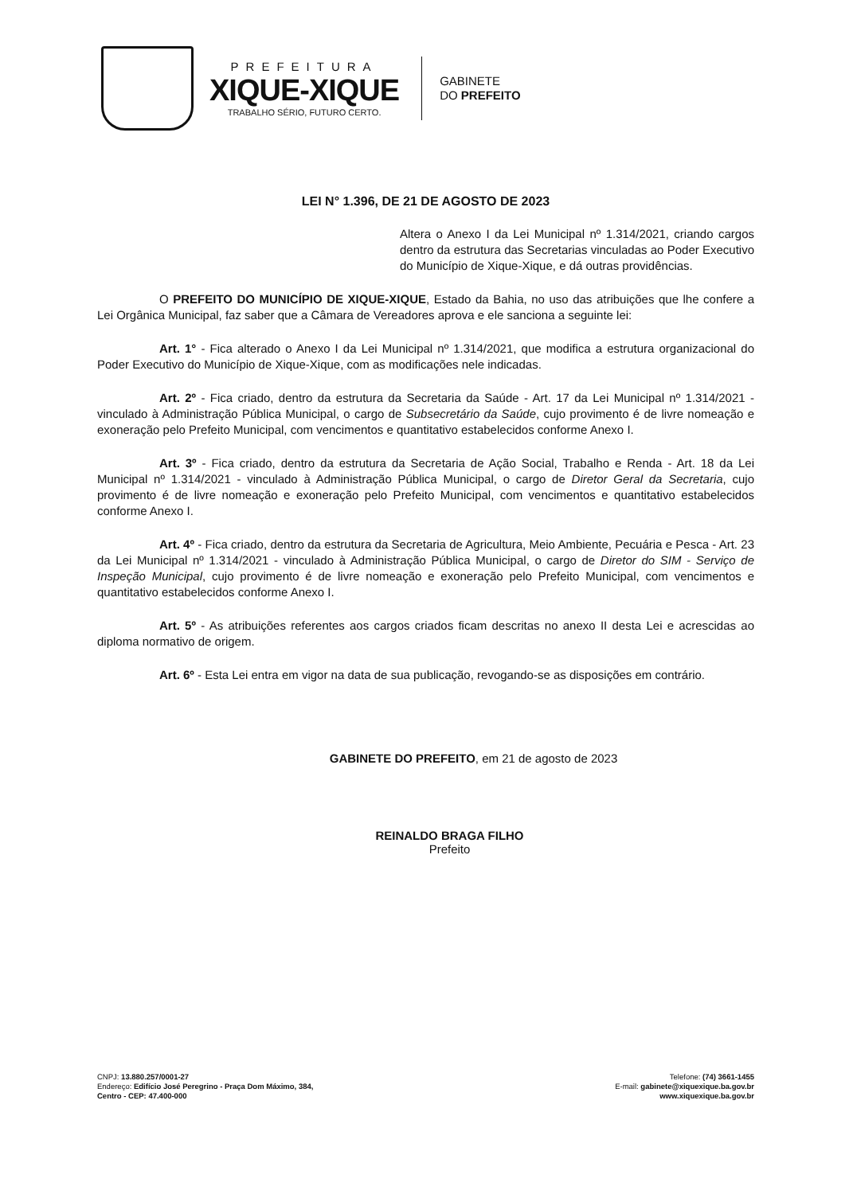PREFEITURA
XIQUE-XIQUE
TRABALHO SÉRIO, FUTURO CERTO.
GABINETE
DO PREFEITO
LEI N° 1.396, DE 21 DE AGOSTO DE 2023
Altera o Anexo I da Lei Municipal nº 1.314/2021, criando cargos dentro da estrutura das Secretarias vinculadas ao Poder Executivo do Município de Xique-Xique, e dá outras providências.
O PREFEITO DO MUNICÍPIO DE XIQUE-XIQUE, Estado da Bahia, no uso das atribuições que lhe confere a Lei Orgânica Municipal, faz saber que a Câmara de Vereadores aprova e ele sanciona a seguinte lei:
Art. 1° - Fica alterado o Anexo I da Lei Municipal nº 1.314/2021, que modifica a estrutura organizacional do Poder Executivo do Município de Xique-Xique, com as modificações nele indicadas.
Art. 2º - Fica criado, dentro da estrutura da Secretaria da Saúde - Art. 17 da Lei Municipal nº 1.314/2021 - vinculado à Administração Pública Municipal, o cargo de Subsecretário da Saúde, cujo provimento é de livre nomeação e exoneração pelo Prefeito Municipal, com vencimentos e quantitativo estabelecidos conforme Anexo I.
Art. 3º - Fica criado, dentro da estrutura da Secretaria de Ação Social, Trabalho e Renda - Art. 18 da Lei Municipal nº 1.314/2021 - vinculado à Administração Pública Municipal, o cargo de Diretor Geral da Secretaria, cujo provimento é de livre nomeação e exoneração pelo Prefeito Municipal, com vencimentos e quantitativo estabelecidos conforme Anexo I.
Art. 4º - Fica criado, dentro da estrutura da Secretaria de Agricultura, Meio Ambiente, Pecuária e Pesca - Art. 23 da Lei Municipal nº 1.314/2021 - vinculado à Administração Pública Municipal, o cargo de Diretor do SIM - Serviço de Inspeção Municipal, cujo provimento é de livre nomeação e exoneração pelo Prefeito Municipal, com vencimentos e quantitativo estabelecidos conforme Anexo I.
Art. 5º - As atribuições referentes aos cargos criados ficam descritas no anexo II desta Lei e acrescidas ao diploma normativo de origem.
Art. 6º - Esta Lei entra em vigor na data de sua publicação, revogando-se as disposições em contrário.
GABINETE DO PREFEITO, em 21 de agosto de 2023
REINALDO BRAGA FILHO
Prefeito
CNPJ: 13.880.257/0001-27
Endereço: Edifício José Peregrino - Praça Dom Máximo, 384,
Centro - CEP: 47.400-000
Telefone: (74) 3661-1455
E-mail: gabinete@xiquexique.ba.gov.br
www.xiquexique.ba.gov.br